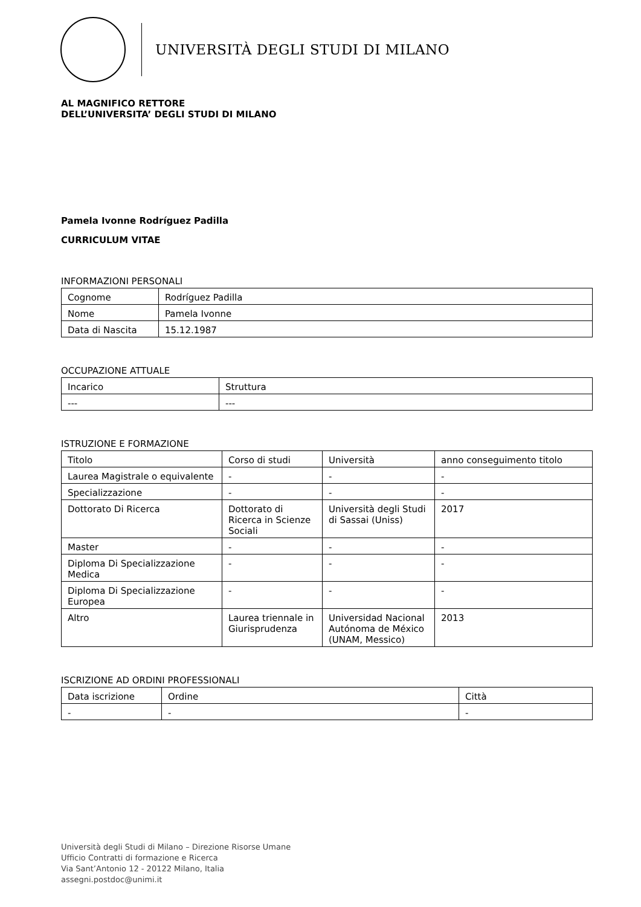UNIVERSITÀ DEGLI STUDI DI MILANO
AL MAGNIFICO RETTORE
DELL’UNIVERSITA’ DEGLI STUDI DI MILANO
Pamela Ivonne Rodríguez Padilla
CURRICULUM VITAE
INFORMAZIONI PERSONALI
| Cognome | Rodríguez Padilla |
| Nome | Pamela Ivonne |
| Data di Nascita | 15.12.1987 |
OCCUPAZIONE ATTUALE
| Incarico | Struttura |
| --- | --- |
ISTRUZIONE E FORMAZIONE
| Titolo | Corso di studi | Università | anno conseguimento titolo |
| Laurea Magistrale o equivalente | - | - | - |
| Specializzazione | - | - | - |
| Dottorato Di Ricerca | Dottorato di Ricerca in Scienze Sociali | Università degli Studi di Sassai (Uniss) | 2017 |
| Master | - | - | - |
| Diploma Di Specializzazione Medica | - | - | - |
| Diploma Di Specializzazione Europea | - | - | - |
| Altro | Laurea triennale in Giurisprudenza | Universidad Nacional Autónoma de México (UNAM, Messico) | 2013 |
ISCRIZIONE AD ORDINI PROFESSIONALI
| Data iscrizione | Ordine | Città |
| - | - | - |
Università degli Studi di Milano – Direzione Risorse Umane
Ufficio Contratti di formazione e Ricerca
Via Sant’Antonio 12 - 20122 Milano, Italia
assegni.postdoc@unimi.it